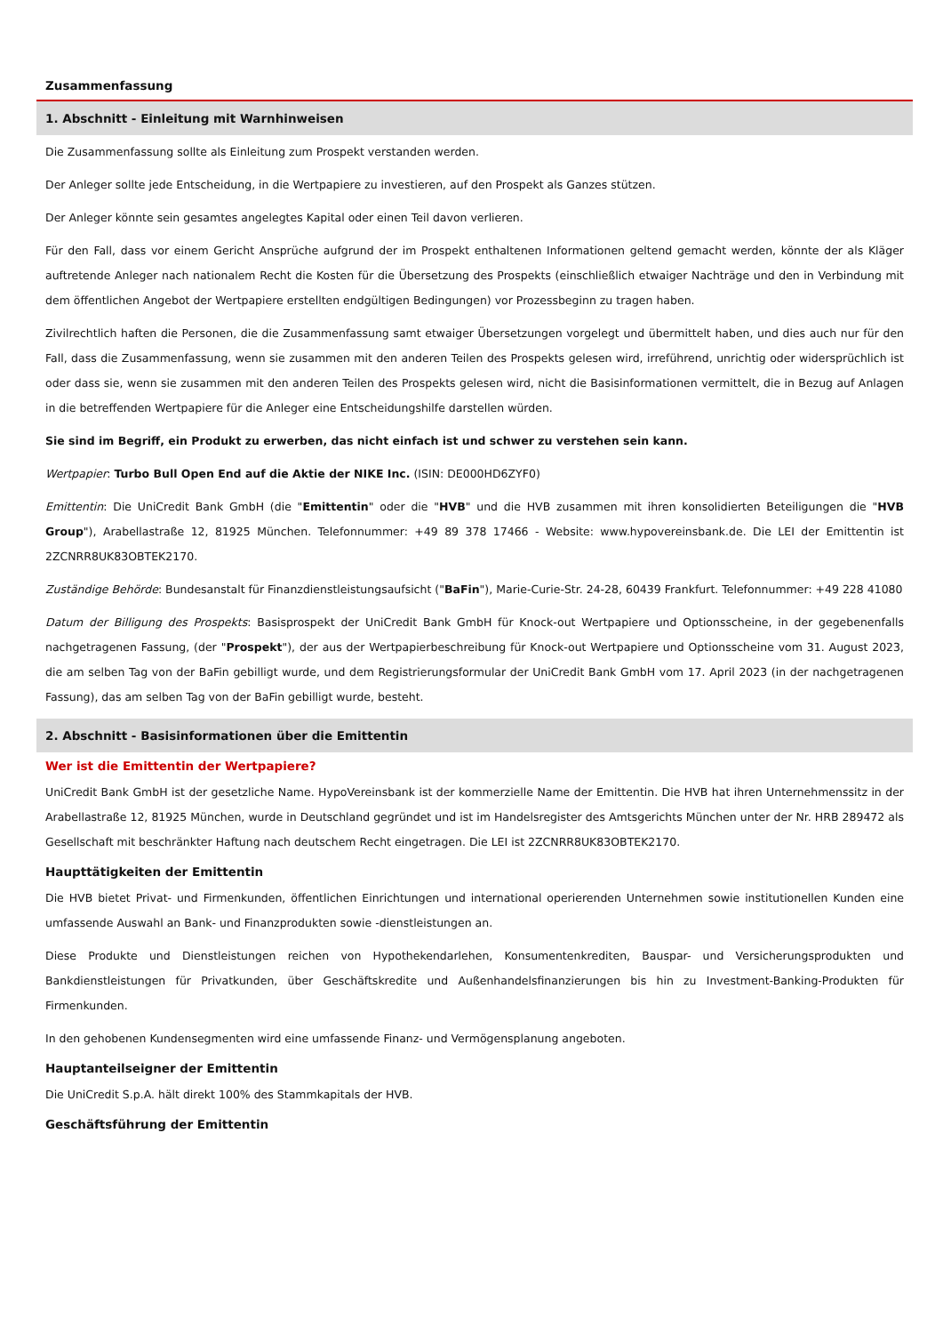Zusammenfassung
1. Abschnitt - Einleitung mit Warnhinweisen
Die Zusammenfassung sollte als Einleitung zum Prospekt verstanden werden.
Der Anleger sollte jede Entscheidung, in die Wertpapiere zu investieren, auf den Prospekt als Ganzes stützen.
Der Anleger könnte sein gesamtes angelegtes Kapital oder einen Teil davon verlieren.
Für den Fall, dass vor einem Gericht Ansprüche aufgrund der im Prospekt enthaltenen Informationen geltend gemacht werden, könnte der als Kläger auftretende Anleger nach nationalem Recht die Kosten für die Übersetzung des Prospekts (einschließlich etwaiger Nachträge und den in Verbindung mit dem öffentlichen Angebot der Wertpapiere erstellten endgültigen Bedingungen) vor Prozessbeginn zu tragen haben.
Zivilrechtlich haften die Personen, die die Zusammenfassung samt etwaiger Übersetzungen vorgelegt und übermittelt haben, und dies auch nur für den Fall, dass die Zusammenfassung, wenn sie zusammen mit den anderen Teilen des Prospekts gelesen wird, irreführend, unrichtig oder widersprüchlich ist oder dass sie, wenn sie zusammen mit den anderen Teilen des Prospekts gelesen wird, nicht die Basisinformationen vermittelt, die in Bezug auf Anlagen in die betreffenden Wertpapiere für die Anleger eine Entscheidungshilfe darstellen würden.
Sie sind im Begriff, ein Produkt zu erwerben, das nicht einfach ist und schwer zu verstehen sein kann.
Wertpapier: Turbo Bull Open End auf die Aktie der NIKE Inc. (ISIN: DE000HD6ZYF0)
Emittentin: Die UniCredit Bank GmbH (die "Emittentin" oder die "HVB" und die HVB zusammen mit ihren konsolidierten Beteiligungen die "HVB Group"), Arabellastraße 12, 81925 München. Telefonnummer: +49 89 378 17466 - Website: www.hypovereinsbank.de. Die LEI der Emittentin ist 2ZCNRR8UK83OBTEK2170.
Zuständige Behörde: Bundesanstalt für Finanzdienstleistungsaufsicht ("BaFin"), Marie-Curie-Str. 24-28, 60439 Frankfurt. Telefonnummer: +49 228 41080
Datum der Billigung des Prospekts: Basisprospekt der UniCredit Bank GmbH für Knock-out Wertpapiere und Optionsscheine, in der gegebenenfalls nachgetragenen Fassung, (der "Prospekt"), der aus der Wertpapierbeschreibung für Knock-out Wertpapiere und Optionsscheine vom 31. August 2023, die am selben Tag von der BaFin gebilligt wurde, und dem Registrierungsformular der UniCredit Bank GmbH vom 17. April 2023 (in der nachgetragenen Fassung), das am selben Tag von der BaFin gebilligt wurde, besteht.
2. Abschnitt - Basisinformationen über die Emittentin
Wer ist die Emittentin der Wertpapiere?
UniCredit Bank GmbH ist der gesetzliche Name. HypoVereinsbank ist der kommerzielle Name der Emittentin. Die HVB hat ihren Unternehmenssitz in der Arabellastraße 12, 81925 München, wurde in Deutschland gegründet und ist im Handelsregister des Amtsgerichts München unter der Nr. HRB 289472 als Gesellschaft mit beschränkter Haftung nach deutschem Recht eingetragen. Die LEI ist 2ZCNRR8UK83OBTEK2170.
Haupttätigkeiten der Emittentin
Die HVB bietet Privat- und Firmenkunden, öffentlichen Einrichtungen und international operierenden Unternehmen sowie institutionellen Kunden eine umfassende Auswahl an Bank- und Finanzprodukten sowie -dienstleistungen an.
Diese Produkte und Dienstleistungen reichen von Hypothekendarlehen, Konsumentenkrediten, Bauspar- und Versicherungsprodukten und Bankdienstleistungen für Privatkunden, über Geschäftskredite und Außenhandelsfinanzierungen bis hin zu Investment-Banking-Produkten für Firmenkunden.
In den gehobenen Kundensegmenten wird eine umfassende Finanz- und Vermögensplanung angeboten.
Hauptanteilseigner der Emittentin
Die UniCredit S.p.A. hält direkt 100% des Stammkapitals der HVB.
Geschäftsführung der Emittentin